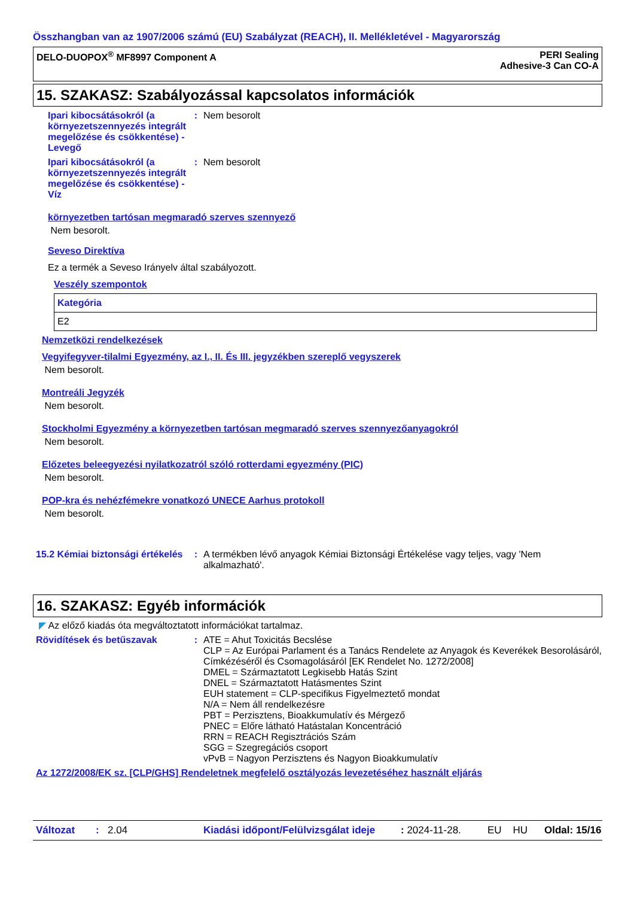Összhangban van az 1907/2006 számú (EU) Szabályzat (REACH), II. Mellékletével - Magyarország
DELO-DUOPOX<sup>®</sup> MF8997 Component A
PERI Sealing
Adhesive-3 Can CO-A
15. SZAKASZ: Szabályozással kapcsolatos információk
Ipari kibocsátásokról (a környezetszennyezés integrált megelőzése és csökkentése) - Levegő
: Nem besorolt
Ipari kibocsátásokról (a környezetszennyezés integrált megelőzése és csökkentése) - Víz
: Nem besorolt
környezetben tartósan megmaradó szerves szennyező
Nem besorolt.
Seveso Direktíva
Ez a termék a Seveso Irányelv által szabályozott.
Veszély szempontok
| Kategória |
| --- |
| E2 |
Nemzetközi rendelkezések
Vegyifegyver-tilalmi Egyezmény, az I., II. És III. jegyzékben szereplő vegyszerek
Nem besorolt.
Montreáli Jegyzék
Nem besorolt.
Stockholmi Egyezmény a környezetben tartósan megmaradó szerves szennyezőanyagokról
Nem besorolt.
Előzetes beleegyezési nyilatkozatról szóló rotterdami egyezmény (PIC)
Nem besorolt.
POP-kra és nehézfémekre vonatkozó UNECE Aarhus protokoll
Nem besorolt.
15.2 Kémiai biztonsági értékelés
: A termékben lévő anyagok Kémiai Biztonsági Értékelése vagy teljes, vagy 'Nem alkalmazható'.
16. SZAKASZ: Egyéb információk
◤ Az előző kiadás óta megváltoztatott információkat tartalmaz.
Rövidítések és betűszavak : ATE = Ahut Toxicitás Becslése
CLP = Az Európai Parlament és a Tanács Rendelete az Anyagok és Keverékek Besorolásáról, Címkézéséről és Csomagolásáról [EK Rendelet No. 1272/2008]
DMEL = Származtatott Legkisebb Hatás Szint
DNEL = Származtatott Hatásmentes Szint
EUH statement = CLP-specifikus Figyelmeztető mondat
N/A = Nem áll rendelkezésre
PBT = Perzisztens, Bioakkumulatív és Mérgező
PNEC = Előre látható Hatástalan Koncentráció
RRN = REACH Regisztrációs Szám
SGG = Szegregációs csoport
vPvB = Nagyon Perzisztens és Nagyon Bioakkumulatív
Az 1272/2008/EK sz. [CLP/GHS] Rendeletnek megfelelő osztályozás levezetéséhez használt eljárás
Változat: 2.04 Kiadási időpont/Felülvizsgálat ideje: 2024-11-28. EU HU Oldal: 15/16